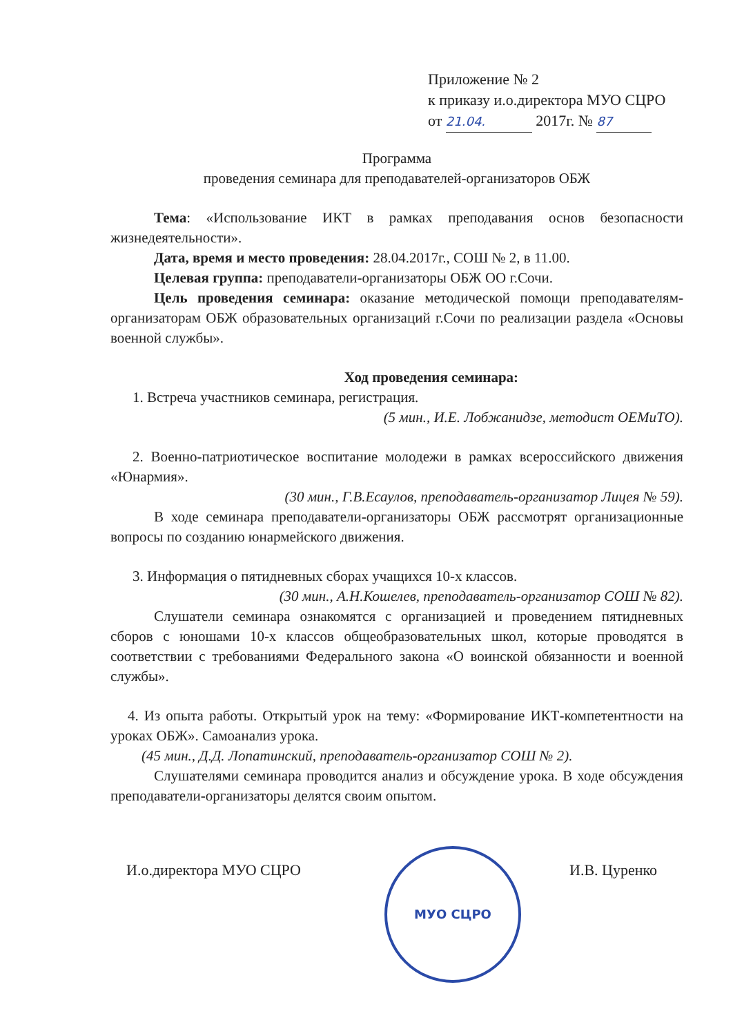Приложение № 2
к приказу и.о.директора МУО СЦРО
от 21.04. 2017г. № 87
Программа
проведения семинара для преподавателей-организаторов ОБЖ
Тема: «Использование ИКТ в рамках преподавания основ безопасности жизнедеятельности».
Дата, время и место проведения: 28.04.2017г., СОШ № 2, в 11.00.
Целевая группа: преподаватели-организаторы ОБЖ ОО г.Сочи.
Цель проведения семинара: оказание методической помощи преподавателям-организаторам ОБЖ образовательных организаций г.Сочи по реализации раздела «Основы военной службы».
Ход проведения семинара:
1. Встреча участников семинара, регистрация.
(5 мин., И.Е. Лобжанидзе, методист ОЕМиТО).
2. Военно-патриотическое воспитание молодежи в рамках всероссийского движения «Юнармия».
(30 мин., Г.В.Есаулов, преподаватель-организатор Лицея № 59).
В ходе семинара преподаватели-организаторы ОБЖ рассмотрят организационные вопросы по созданию юнармейского движения.
3. Информация о пятидневных сборах учащихся 10-х классов.
(30 мин., А.Н.Кошелев, преподаватель-организатор СОШ № 82).
Слушатели семинара ознакомятся с организацией и проведением пятидневных сборов с юношами 10-х классов общеобразовательных школ, которые проводятся в соответствии с требованиями Федерального закона «О воинской обязанности и военной службы».
4. Из опыта работы. Открытый урок на тему: «Формирование ИКТ-компетентности на уроках ОБЖ». Самоанализ урока.
(45 мин., Д.Д. Лопатинский, преподаватель-организатор СОШ № 2).
Слушателями семинара проводится анализ и обсуждение урока. В ходе обсуждения преподаватели-организаторы делятся своим опытом.
И.о.директора МУО СЦРО
МУО СЦРО
И.В. Цуренко